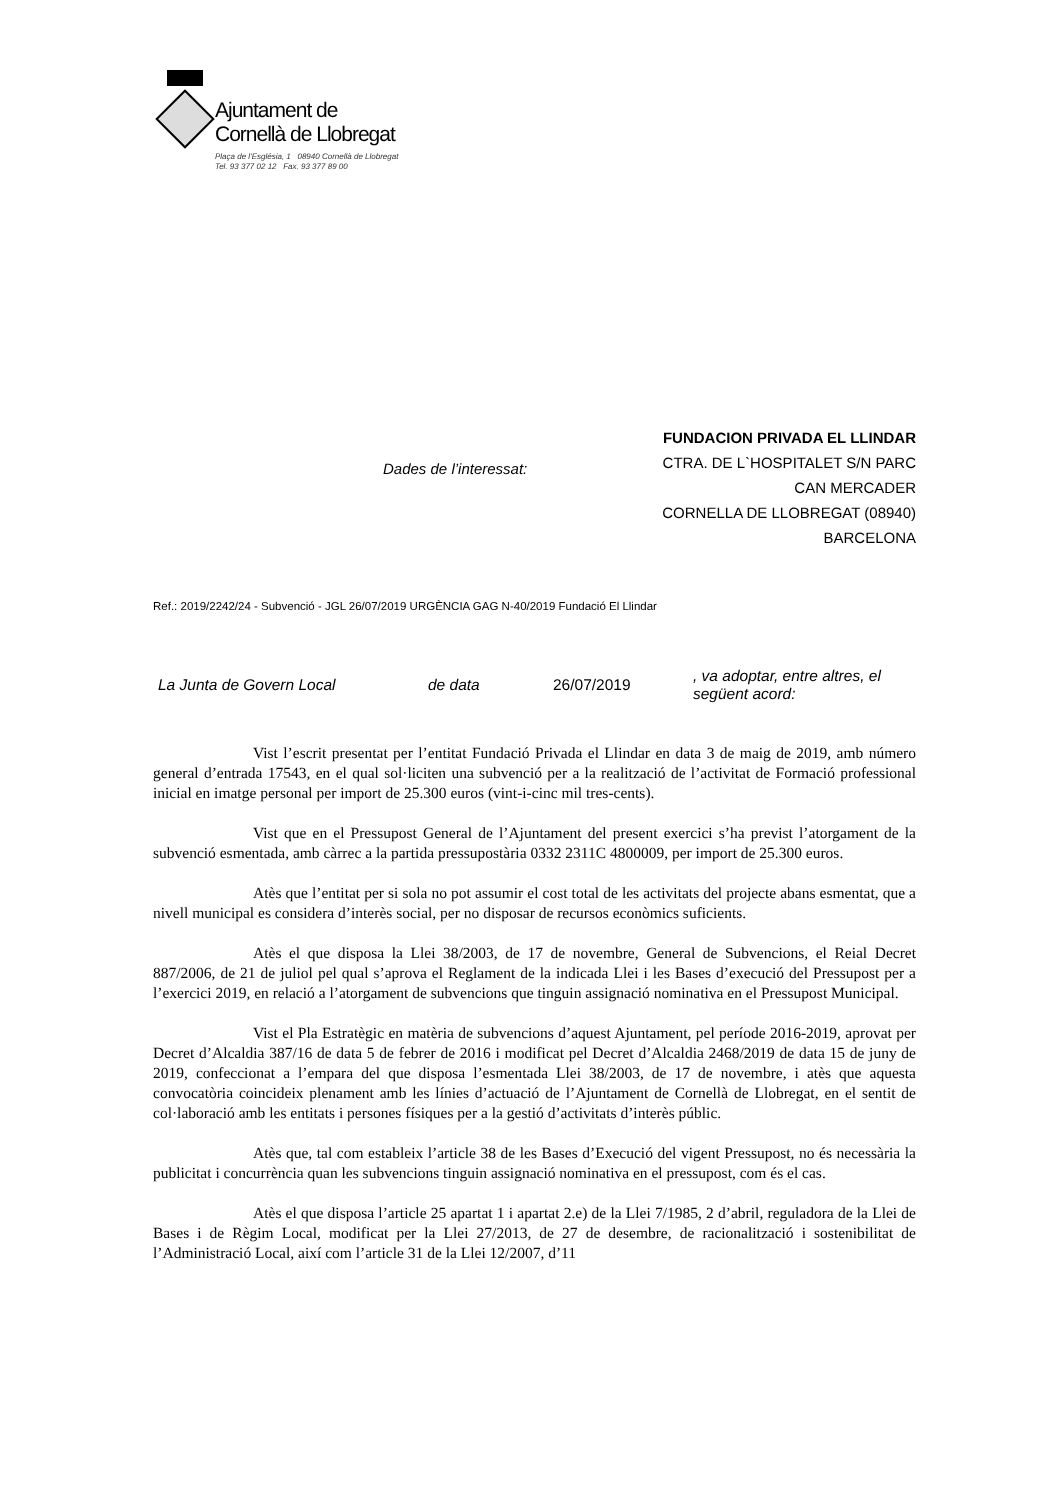Ajuntament de
Cornellà de Llobregat
Plaça de l'Església, 1 08940 Cornellà de Llobregat
Tel. 93 377 02 12 Fax. 93 377 89 00
Dades de l’interessat:
FUNDACION PRIVADA EL LLINDAR
CTRA. DE L`HOSPITALET S/N PARC
CAN MERCADER
CORNELLA DE LLOBREGAT (08940)
BARCELONA
Ref.: 2019/2242/24 - Subvenció - JGL 26/07/2019 URGÈNCIA GAG N-40/2019 Fundació El Llindar
La Junta de Govern Local de data 26/07/2019, va adoptar, entre altres, el
següent acord:
Vist l’escrit presentat per l’entitat Fundació Privada el Llindar en data 3 de maig de 2019, amb número general d’entrada 17543, en el qual sol·liciten una subvenció per a la realització de l’activitat de Formació professional inicial en imatge personal per import de 25.300 euros (vint-i-cinc mil tres-cents).
Vist que en el Pressupost General de l’Ajuntament del present exercici s’ha previst l’atorgament de la subvenció esmentada, amb càrrec a la partida pressupostària 0332 2311C 4800009, per import de 25.300 euros.
Atès que l’entitat per si sola no pot assumir el cost total de les activitats del projecte abans esmentat, que a nivell municipal es considera d’interès social, per no disposar de recursos econòmics suficients.
Atès el que disposa la Llei 38/2003, de 17 de novembre, General de Subvencions, el Reial Decret 887/2006, de 21 de juliol pel qual s’aprova el Reglament de la indicada Llei i les Bases d’execució del Pressupost per a l’exercici 2019, en relació a l’atorgament de subvencions que tinguin assignació nominativa en el Pressupost Municipal.
Vist el Pla Estratègic en matèria de subvencions d’aquest Ajuntament, pel període 2016-2019, aprovat per Decret d’Alcaldia 387/16 de data 5 de febrer de 2016 i modificat pel Decret d’Alcaldia 2468/2019 de data 15 de juny de 2019, confeccionat a l’empara del que disposa l’esmentada Llei 38/2003, de 17 de novembre, i atès que aquesta convocatòria coincideix plenament amb les línies d’actuació de l’Ajuntament de Cornellà de Llobregat, en el sentit de col·laboració amb les entitats i persones físiques per a la gestió d’activitats d’interès públic.
Atès que, tal com estableix l’article 38 de les Bases d’Execució del vigent Pressupost, no és necessària la publicitat i concurrència quan les subvencions tinguin assignació nominativa en el pressupost, com és el cas.
Atès el que disposa l’article 25 apartat 1 i apartat 2.e) de la Llei 7/1985, 2 d’abril, reguladora de la Llei de Bases i de Règim Local, modificat per la Llei 27/2013, de 27 de desembre, de racionalització i sostenibilitat de l’Administració Local, així com l’article 31 de la Llei 12/2007, d’11